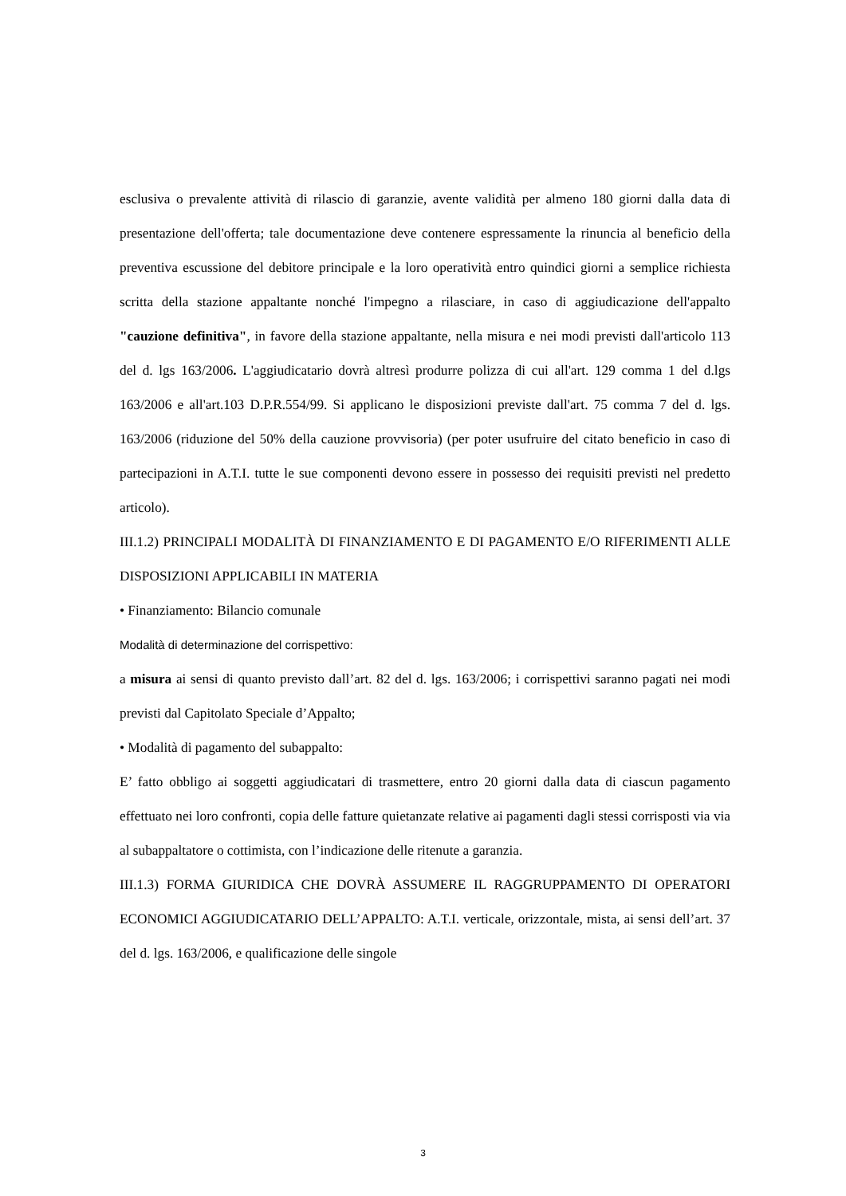esclusiva o prevalente attività di rilascio di garanzie, avente validità per almeno 180 giorni dalla data di presentazione dell'offerta; tale documentazione deve contenere espressamente la rinuncia al beneficio della preventiva escussione del debitore principale e la loro operatività entro quindici giorni a semplice richiesta scritta della stazione appaltante nonché l'impegno a rilasciare, in caso di aggiudicazione dell'appalto "cauzione definitiva", in favore della stazione appaltante, nella misura e nei modi previsti dall'articolo 113 del d. lgs 163/2006. L'aggiudicatario dovrà altresì produrre polizza di cui all'art. 129 comma 1 del d.lgs 163/2006 e all'art.103 D.P.R.554/99. Si applicano le disposizioni previste dall'art. 75 comma 7 del d. lgs. 163/2006 (riduzione del 50% della cauzione provvisoria) (per poter usufruire del citato beneficio in caso di partecipazioni in A.T.I. tutte le sue componenti devono essere in possesso dei requisiti previsti nel predetto articolo).
III.1.2) PRINCIPALI MODALITÀ DI FINANZIAMENTO E DI PAGAMENTO E/O RIFERIMENTI ALLE DISPOSIZIONI APPLICABILI IN MATERIA
• Finanziamento: Bilancio comunale
Modalità di determinazione del corrispettivo:
a misura ai sensi di quanto previsto dall’art. 82 del d. lgs. 163/2006; i corrispettivi saranno pagati nei modi previsti dal Capitolato Speciale d’Appalto;
• Modalità di pagamento del subappalto:
E’ fatto obbligo ai soggetti aggiudicatari di trasmettere, entro 20 giorni dalla data di ciascun pagamento effettuato nei loro confronti, copia delle fatture quietanzate relative ai pagamenti dagli stessi corrisposti via via al subappaltatore o cottimista, con l’indicazione delle ritenute a garanzia.
III.1.3) FORMA GIURIDICA CHE DOVRÀ ASSUMERE IL RAGGRUPPAMENTO DI OPERATORI ECONOMICI AGGIUDICATARIO DELL’APPALTO: A.T.I. verticale, orizzontale, mista, ai sensi dell’art. 37 del d. lgs. 163/2006, e qualificazione delle singole
3